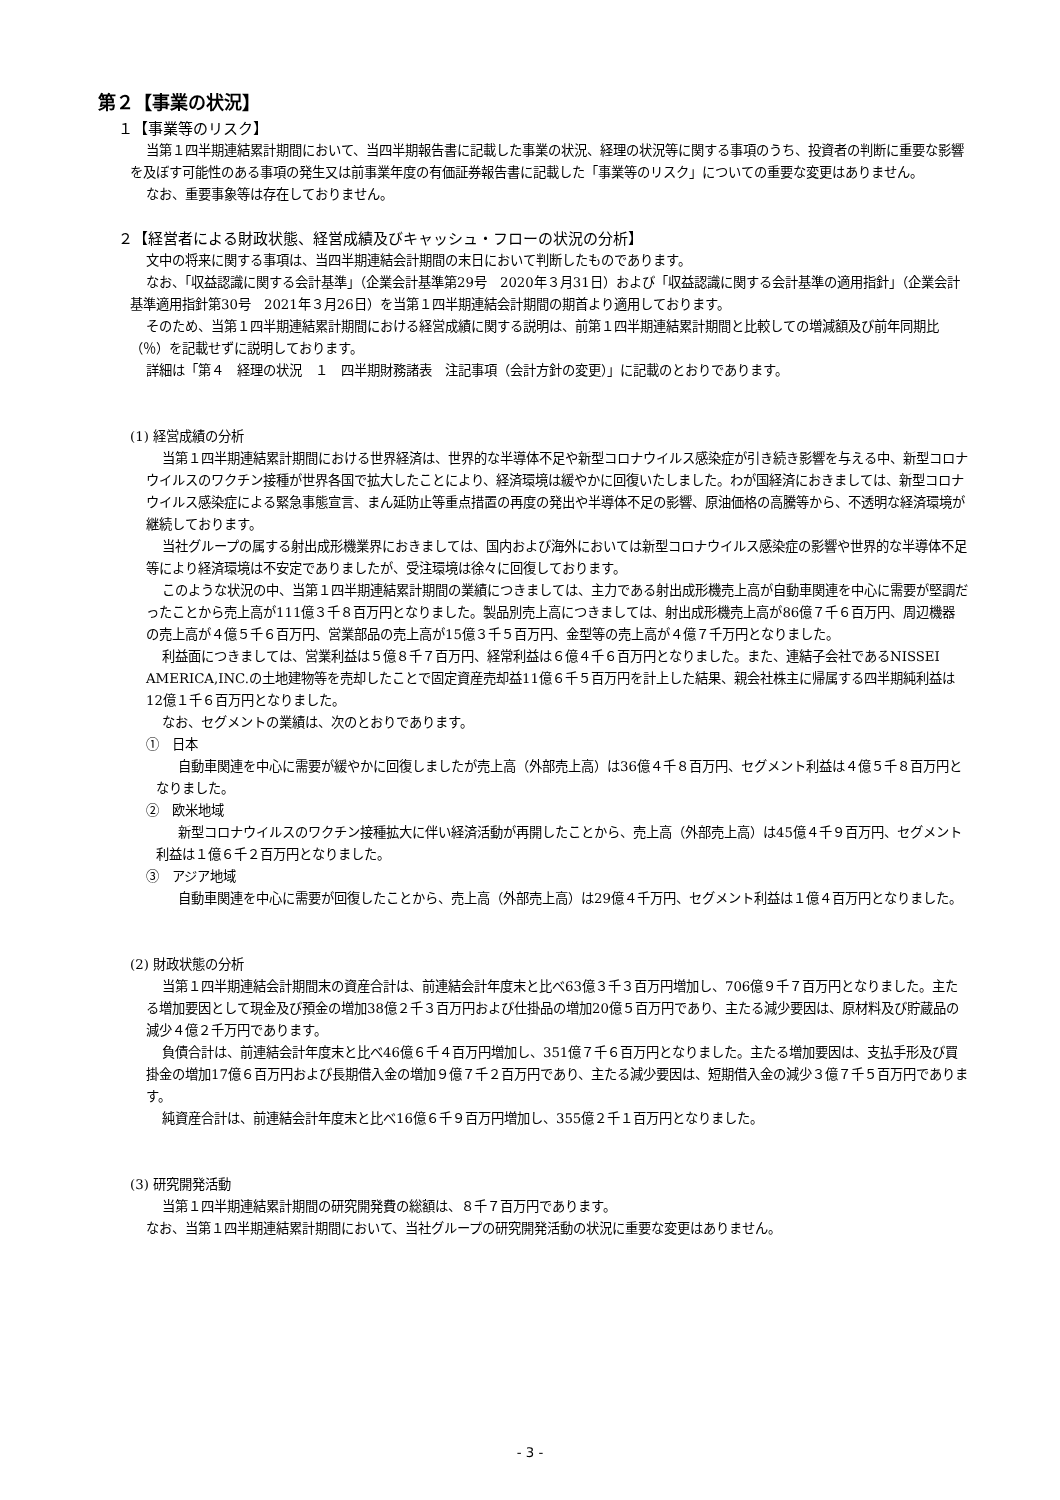第２【事業の状況】
１【事業等のリスク】
当第１四半期連結累計期間において、当四半期報告書に記載した事業の状況、経理の状況等に関する事項のうち、投資者の判断に重要な影響を及ぼす可能性のある事項の発生又は前事業年度の有価証券報告書に記載した「事業等のリスク」についての重要な変更はありません。
なお、重要事象等は存在しておりません。
２【経営者による財政状態、経営成績及びキャッシュ・フローの状況の分析】
文中の将来に関する事項は、当四半期連結会計期間の末日において判断したものであります。
なお、「収益認識に関する会計基準」（企業会計基準第29号　2020年３月31日）および「収益認識に関する会計基準の適用指針」（企業会計基準適用指針第30号　2021年３月26日）を当第１四半期連結会計期間の期首より適用しております。
そのため、当第１四半期連結累計期間における経営成績に関する説明は、前第１四半期連結累計期間と比較しての増減額及び前年同期比（％）を記載せずに説明しております。
詳細は「第４　経理の状況　１　四半期財務諸表　注記事項（会計方針の変更）」に記載のとおりであります。
(1) 経営成績の分析
当第１四半期連結累計期間における世界経済は、世界的な半導体不足や新型コロナウイルス感染症が引き続き影響を与える中、新型コロナウイルスのワクチン接種が世界各国で拡大したことにより、経済環境は緩やかに回復いたしました。わが国経済におきましては、新型コロナウイルス感染症による緊急事態宣言、まん延防止等重点措置の再度の発出や半導体不足の影響、原油価格の高騰等から、不透明な経済環境が継続しております。
当社グループの属する射出成形機業界におきましては、国内および海外においては新型コロナウイルス感染症の影響や世界的な半導体不足等により経済環境は不安定でありましたが、受注環境は徐々に回復しております。
このような状況の中、当第１四半期連結累計期間の業績につきましては、主力である射出成形機売上高が自動車関連を中心に需要が堅調だったことから売上高が111億３千８百万円となりました。製品別売上高につきましては、射出成形機売上高が86億７千６百万円、周辺機器の売上高が４億５千６百万円、営業部品の売上高が15億３千５百万円、金型等の売上高が４億７千万円となりました。
利益面につきましては、営業利益は５億８千７百万円、経常利益は６億４千６百万円となりました。また、連結子会社であるNISSEI AMERICA,INC.の土地建物等を売却したことで固定資産売却益11億６千５百万円を計上した結果、親会社株主に帰属する四半期純利益は12億１千６百万円となりました。
なお、セグメントの業績は、次のとおりであります。
①　日本
自動車関連を中心に需要が緩やかに回復しましたが売上高（外部売上高）は36億４千８百万円、セグメント利益は４億５千８百万円となりました。
②　欧米地域
新型コロナウイルスのワクチン接種拡大に伴い経済活動が再開したことから、売上高（外部売上高）は45億４千９百万円、セグメント利益は１億６千２百万円となりました。
③　アジア地域
自動車関連を中心に需要が回復したことから、売上高（外部売上高）は29億４千万円、セグメント利益は１億４百万円となりました。
(2) 財政状態の分析
当第１四半期連結会計期間末の資産合計は、前連結会計年度末と比べ63億３千３百万円増加し、706億９千７百万円となりました。主たる増加要因として現金及び預金の増加38億２千３百万円および仕掛品の増加20億５百万円であり、主たる減少要因は、原材料及び貯蔵品の減少４億２千万円であります。
負債合計は、前連結会計年度末と比べ46億６千４百万円増加し、351億７千６百万円となりました。主たる増加要因は、支払手形及び買掛金の増加17億６百万円および長期借入金の増加９億７千２百万円であり、主たる減少要因は、短期借入金の減少３億７千５百万円であります。
純資産合計は、前連結会計年度末と比べ16億６千９百万円増加し、355億２千１百万円となりました。
(3) 研究開発活動
当第１四半期連結累計期間の研究開発費の総額は、８千７百万円であります。
なお、当第１四半期連結累計期間において、当社グループの研究開発活動の状況に重要な変更はありません。
- 3 -